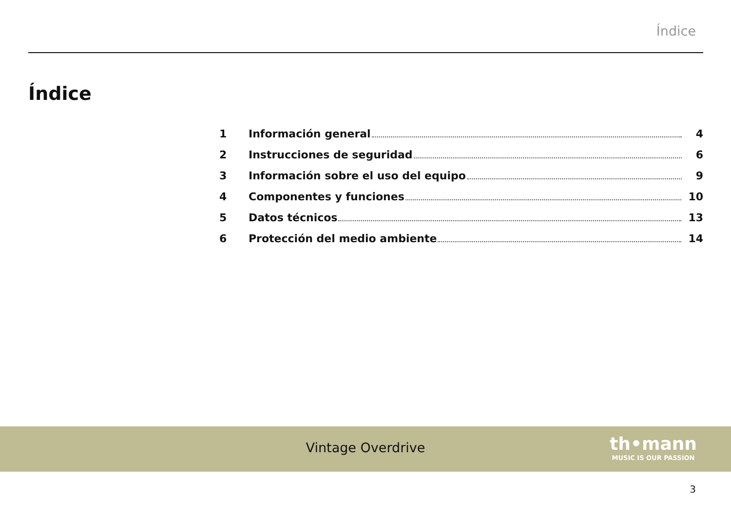Índice
Índice
1 Información general 4
2 Instrucciones de seguridad 6
3 Información sobre el uso del equipo 9
4 Componentes y funciones 10
5 Datos técnicos 13
6 Protección del medio ambiente 14
Vintage Overdrive
th•mann
MUSIC IS OUR PASSION
3